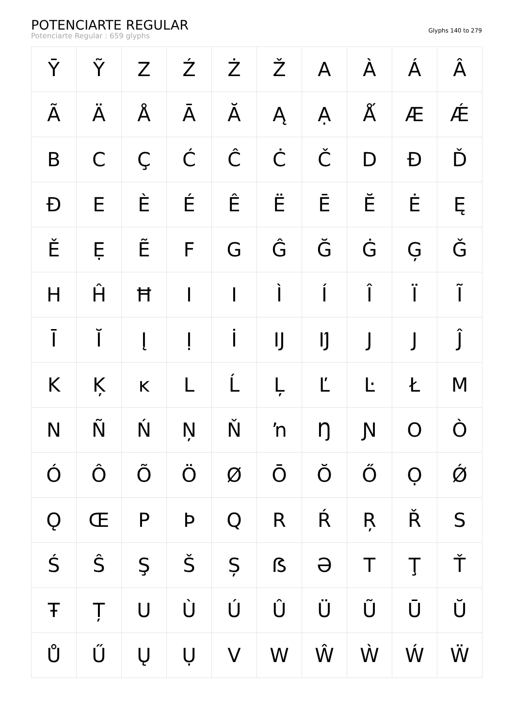POTENCIARTE REGULAR
Potenciarte Regular : 659 glyphs
Glyphs 140 to 279
| Ȳ | Ỹ | Z | Ź | Ż | Ž | A | À | Á | Â |
| Ã | Ä | Å | Ā | Ă | Ą | Ạ | Ǻ | Æ | Ǽ |
| B | C | Ç | Ć | Ĉ | Ċ | Č | D | Đ | Ď |
| Ð | E | È | É | Ê | Ë | Ē | Ĕ | Ė | Ę |
| Ě | Ẹ | Ẽ | F | G | Ĝ | Ğ | Ġ | Ģ | Ǧ |
| H | Ĥ | Ħ | I | I | Ì | Í | Î | Ï | Ĩ |
| Ī | Ĭ | Į | Ị | İ | Ĳ | Ĳ́ | J | J | Ĵ |
| K | Ķ | ĸ | L | Ĺ | Ļ | Ľ | Ŀ | Ł | M |
| N | Ñ | Ń | Ņ | Ň | ŉ | Ŋ | Ɲ | O | Ò |
| Ó | Ô | Õ | Ö | Ø | Ō | Ŏ | Ő | Ọ | Ǿ |
| Ǫ | Œ | P | Þ | Q | R | Ŕ | Ŗ | Ř | S |
| Ś | Ŝ | Ş | Š | Ș | ẞ | Ə | T | Ţ | Ť |
| Ŧ | Ț | U | Ù | Ú | Û | Ü | Ũ | Ū | Ŭ |
| Ů | Ű | Ų | Ụ | V | W | Ŵ | Ẁ | Ẃ | Ẅ |